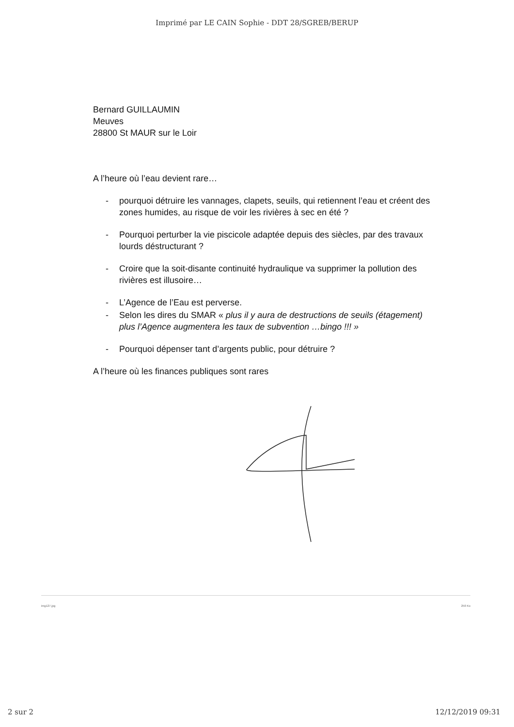Imprimé par LE CAIN Sophie - DDT 28/SGREB/BERUP
Bernard GUILLAUMIN
Meuves
28800 St MAUR sur le Loir
A l’heure où l’eau devient rare…
- pourquoi détruire les vannages, clapets, seuils, qui retiennent l’eau et créent des zones humides, au risque de voir les rivières à sec en été ?
- Pourquoi perturber la vie piscicole adaptée depuis des siècles, par des travaux lourds déstructurant ?
- Croire que la soit-disante continuité hydraulique va supprimer la pollution des rivières est illusoire…
- L’Agence de l’Eau est perverse.
- Selon les dires du SMAR « plus il y aura de destructions de seuils (étagement) plus l’Agence augmentera les taux de subvention …bingo !!! »
- Pourquoi dépenser tant d’argents public, pour détruire ?
A l’heure où les finances publiques sont rares
img127.jpg 250 Ko
2 sur 2 12/12/2019 09:31